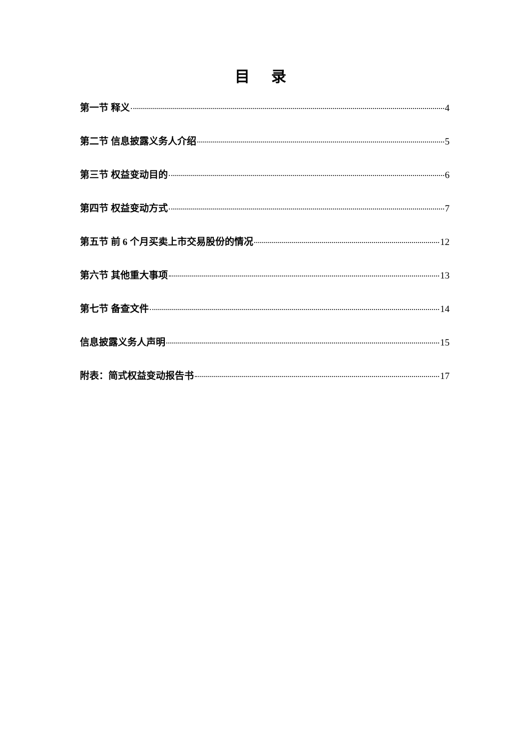目 录
第一节 释义 4
第二节 信息披露义务人介绍 5
第三节 权益变动目的 6
第四节 权益变动方式 7
第五节 前 6 个月买卖上市交易股份的情况 12
第六节 其他重大事项 13
第七节 备查文件 14
信息披露义务人声明 15
附表：简式权益变动报告书 17